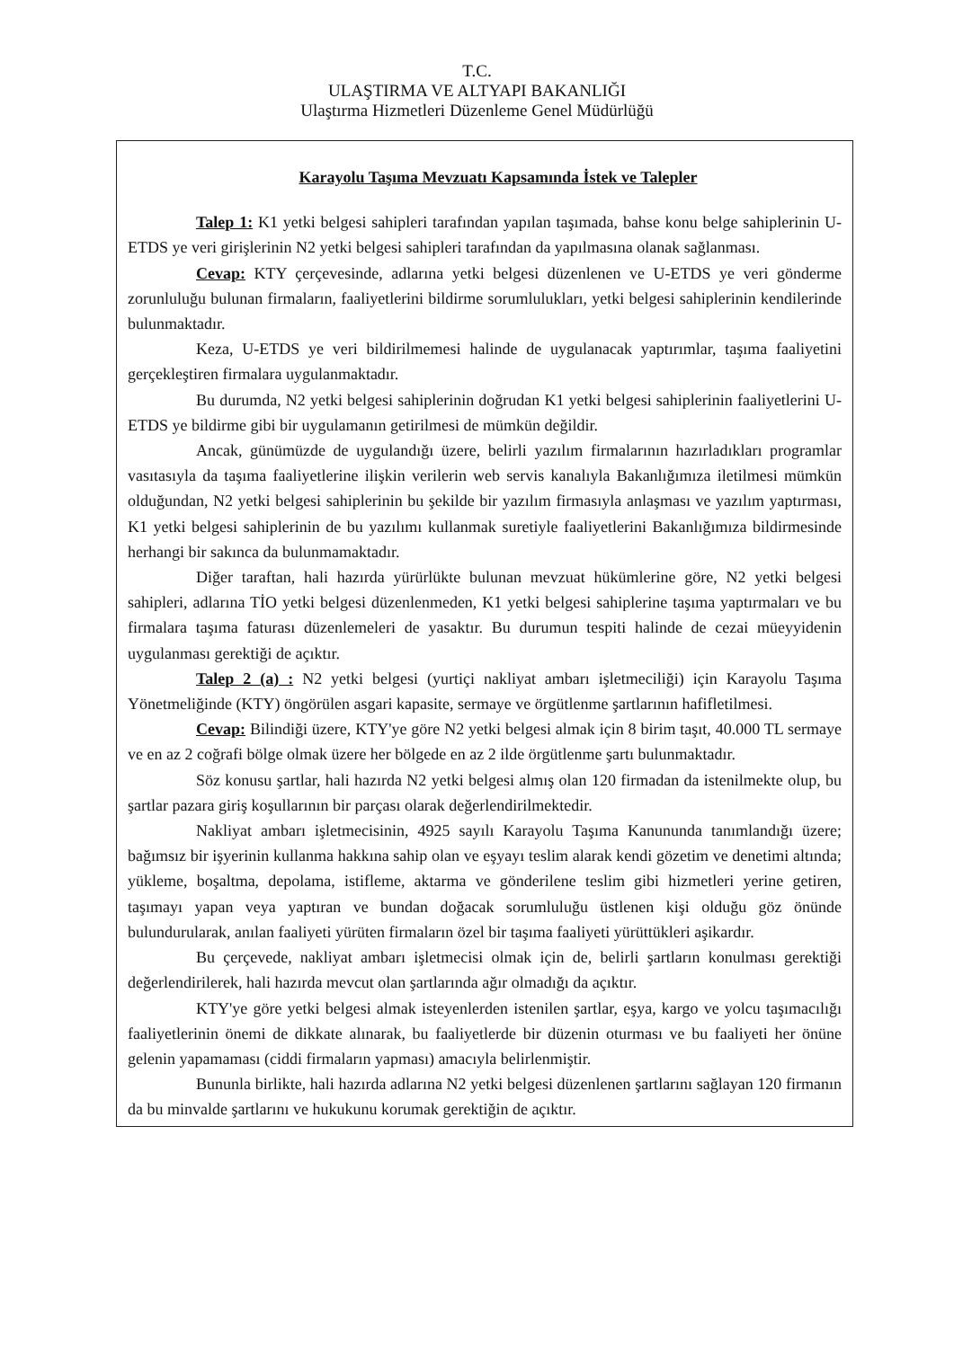T.C.
ULAŞTIRMA VE ALTYAPI BAKANLIĞI
Ulaştırma Hizmetleri Düzenleme Genel Müdürlüğü
Karayolu Taşıma Mevzuatı Kapsamında İstek ve Talepler
Talep 1: K1 yetki belgesi sahipleri tarafından yapılan taşımada, bahse konu belge sahiplerinin U-ETDS ye veri girişlerinin N2 yetki belgesi sahipleri tarafından da yapılmasına olanak sağlanması.
Cevap: KTY çerçevesinde, adlarına yetki belgesi düzenlenen ve U-ETDS ye veri gönderme zorunluluğu bulunan firmaların, faaliyetlerini bildirme sorumlulukları, yetki belgesi sahiplerinin kendilerinde bulunmaktadır.
Keza, U-ETDS ye veri bildirilmemesi halinde de uygulanacak yaptırımlar, taşıma faaliyetini gerçekleştiren firmalara uygulanmaktadır.
Bu durumda, N2 yetki belgesi sahiplerinin doğrudan K1 yetki belgesi sahiplerinin faaliyetlerini U-ETDS ye bildirme gibi bir uygulamanın getirilmesi de mümkün değildir.
Ancak, günümüzde de uygulandığı üzere, belirli yazılım firmalarının hazırladıkları programlar vasıtasıyla da taşıma faaliyetlerine ilişkin verilerin web servis kanalıyla Bakanlığımıza iletilmesi mümkün olduğundan, N2 yetki belgesi sahiplerinin bu şekilde bir yazılım firmasıyla anlaşması ve yazılım yaptırması, K1 yetki belgesi sahiplerinin de bu yazılımı kullanmak suretiyle faaliyetlerini Bakanlığımıza bildirmesinde herhangi bir sakınca da bulunmamaktadır.
Diğer taraftan, hali hazırda yürürlükte bulunan mevzuat hükümlerine göre, N2 yetki belgesi sahipleri, adlarına TİO yetki belgesi düzenlenmeden, K1 yetki belgesi sahiplerine taşıma yaptırmaları ve bu firmalara taşıma faturası düzenlemeleri de yasaktır. Bu durumun tespiti halinde de cezai müeyyidenin uygulanması gerektiği de açıktır.
Talep 2 (a) : N2 yetki belgesi (yurtiçi nakliyat ambarı işletmeciliği) için Karayolu Taşıma Yönetmeliğinde (KTY) öngörülen asgari kapasite, sermaye ve örgütlenme şartlarının hafifletilmesi.
Cevap: Bilindiği üzere, KTY'ye göre N2 yetki belgesi almak için 8 birim taşıt, 40.000 TL sermaye ve en az 2 coğrafi bölge olmak üzere her bölgede en az 2 ilde örgütlenme şartı bulunmaktadır.
Söz konusu şartlar, hali hazırda N2 yetki belgesi almış olan 120 firmadan da istenilmekte olup, bu şartlar pazara giriş koşullarının bir parçası olarak değerlendirilmektedir.
Nakliyat ambarı işletmecisinin, 4925 sayılı Karayolu Taşıma Kanununda tanımlandığı üzere; bağımsız bir işyerinin kullanma hakkına sahip olan ve eşyayı teslim alarak kendi gözetim ve denetimi altında; yükleme, boşaltma, depolama, istifleme, aktarma ve gönderilene teslim gibi hizmetleri yerine getiren, taşımayı yapan veya yaptıran ve bundan doğacak sorumluluğu üstlenen kişi olduğu göz önünde bulundurularak, anılan faaliyeti yürüten firmaların özel bir taşıma faaliyeti yürüttükleri aşikardır.
Bu çerçevede, nakliyat ambarı işletmecisi olmak için de, belirli şartların konulması gerektiği değerlendirilerek, hali hazırda mevcut olan şartlarında ağır olmadığı da açıktır.
KTY'ye göre yetki belgesi almak isteyenlerden istenilen şartlar, eşya, kargo ve yolcu taşımacılığı faaliyetlerinin önemi de dikkate alınarak, bu faaliyetlerde bir düzenin oturması ve bu faaliyeti her önüne gelenin yapamaması (ciddi firmaların yapması) amacıyla belirlenmiştir.
Bununla birlikte, hali hazırda adlarına N2 yetki belgesi düzenlenen şartlarını sağlayan 120 firmanın da bu minvalde şartlarını ve hukukunu korumak gerektiğin de açıktır.